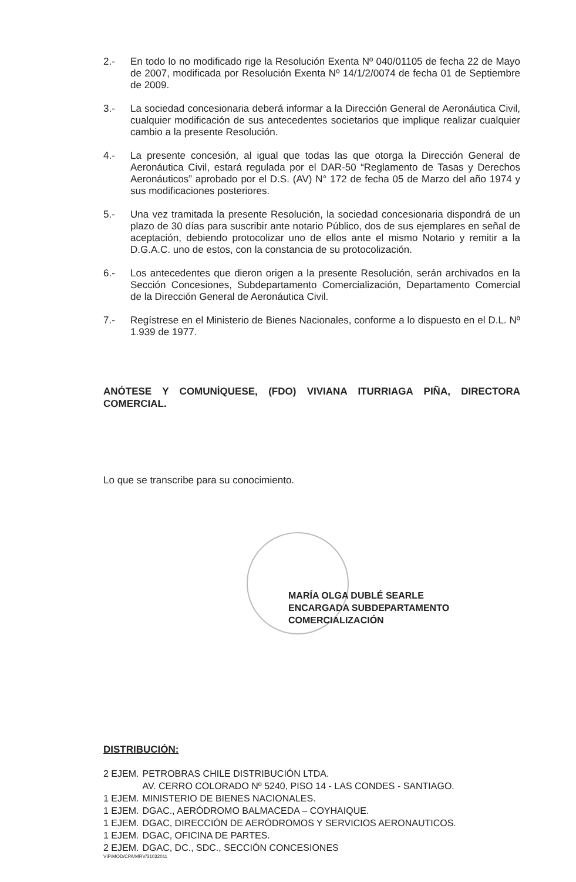2.- En todo lo no modificado rige la Resolución Exenta Nº 040/01105 de fecha 22 de Mayo de 2007, modificada por Resolución Exenta Nº 14/1/2/0074 de fecha 01 de Septiembre de 2009.
3.- La sociedad concesionaria deberá informar a la Dirección General de Aeronáutica Civil, cualquier modificación de sus antecedentes societarios que implique realizar cualquier cambio a la presente Resolución.
4.- La presente concesión, al igual que todas las que otorga la Dirección General de Aeronáutica Civil, estará regulada por el DAR-50 “Reglamento de Tasas y Derechos Aeronáuticos” aprobado por el D.S. (AV) N° 172 de fecha 05 de Marzo del año 1974 y sus modificaciones posteriores.
5.- Una vez tramitada la presente Resolución, la sociedad concesionaria dispondrá de un plazo de 30 días para suscribir ante notario Público, dos de sus ejemplares en señal de aceptación, debiendo protocolizar uno de ellos ante el mismo Notario y remitir a la D.G.A.C. uno de estos, con la constancia de su protocolización.
6.- Los antecedentes que dieron origen a la presente Resolución, serán archivados en la Sección Concesiones, Subdepartamento Comercialización, Departamento Comercial de la Dirección General de Aeronáutica Civil.
7.- Regístrese en el Ministerio de Bienes Nacionales, conforme a lo dispuesto en el D.L. Nº 1.939 de 1977.
ANÓTESE Y COMUNÍQUESE, (FDO) VIVIANA ITURRIAGA PIÑA, DIRECTORA COMERCIAL.
Lo que se transcribe para su conocimiento.
MARÍA OLGA DUBLÉ SEARLE
ENCARGADA SUBDEPARTAMENTO
COMERCIALIZACIÓN
DISTRIBUCIÓN:
| 2 EJEM. | PETROBRAS CHILE DISTRIBUCIÓN LTDA. AV. CERRO COLORADO Nº 5240, PISO 14 - LAS CONDES - SANTIAGO. |
| 1 EJEM. | MINISTERIO DE BIENES NACIONALES. |
| 1 EJEM. | DGAC., AERÓDROMO BALMACEDA – COYHAIQUE. |
| 1 EJEM. | DGAC, DIRECCIÓN DE AERÓDROMOS Y SERVICIOS AERONAUTICOS. |
| 1 EJEM. | DGAC, OFICINA DE PARTES. |
| 2 EJEM. | DGAC, DC., SDC., SECCIÓN CONCESIONES |
VIP/MOD/CPA/MRV/31032011